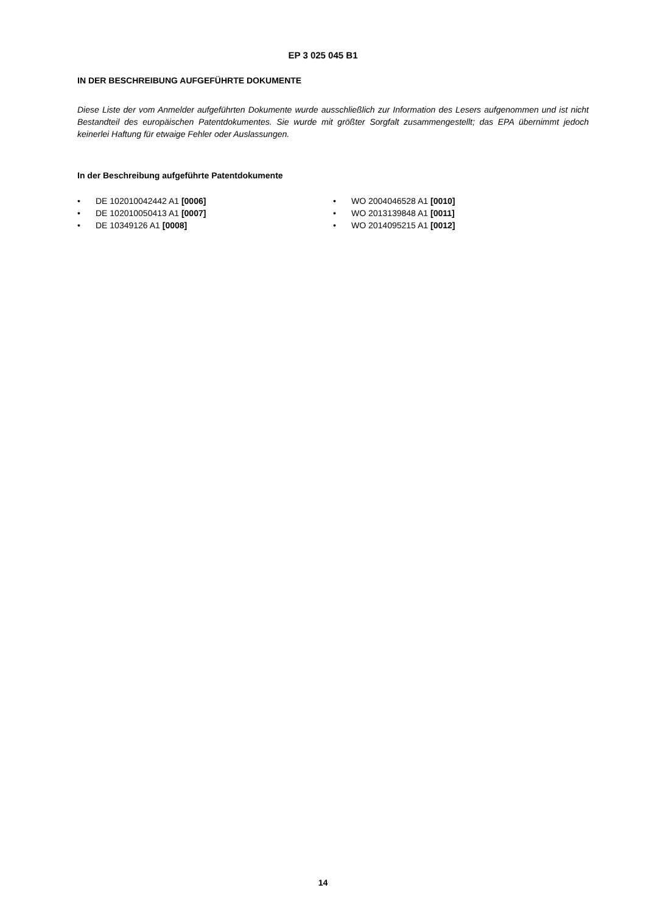EP 3 025 045 B1
IN DER BESCHREIBUNG AUFGEFÜHRTE DOKUMENTE
Diese Liste der vom Anmelder aufgeführten Dokumente wurde ausschließlich zur Information des Lesers aufgenommen und ist nicht Bestandteil des europäischen Patentdokumentes. Sie wurde mit größter Sorgfalt zusammengestellt; das EPA übernimmt jedoch keinerlei Haftung für etwaige Fehler oder Auslassungen.
In der Beschreibung aufgeführte Patentdokumente
• DE 102010042442 A1 [0006]
• DE 102010050413 A1 [0007]
• DE 10349126 A1 [0008]
• WO 2004046528 A1 [0010]
• WO 2013139848 A1 [0011]
• WO 2014095215 A1 [0012]
14